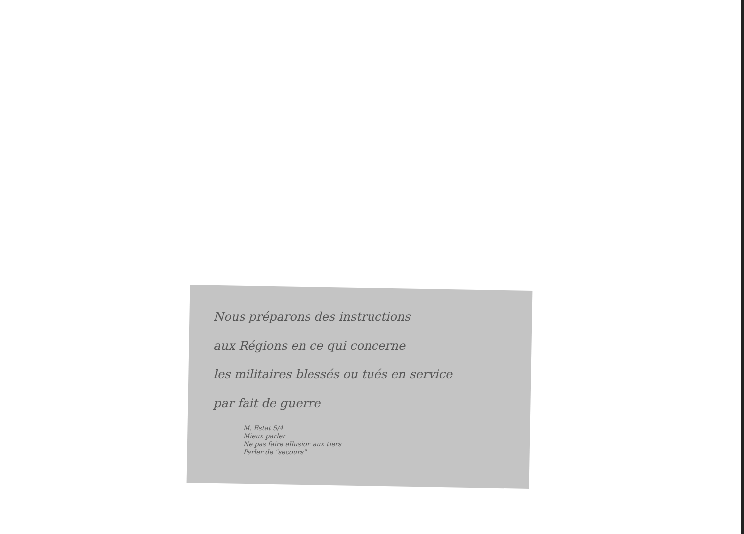Nous préparons des instructions
aux Régions en ce qui concerne
les militaires blessés ou tués en service
par fait de guerre
M. Estat 5/4
Mieux parler
Ne pas faire allusion aux tiers
Parler de "secours"